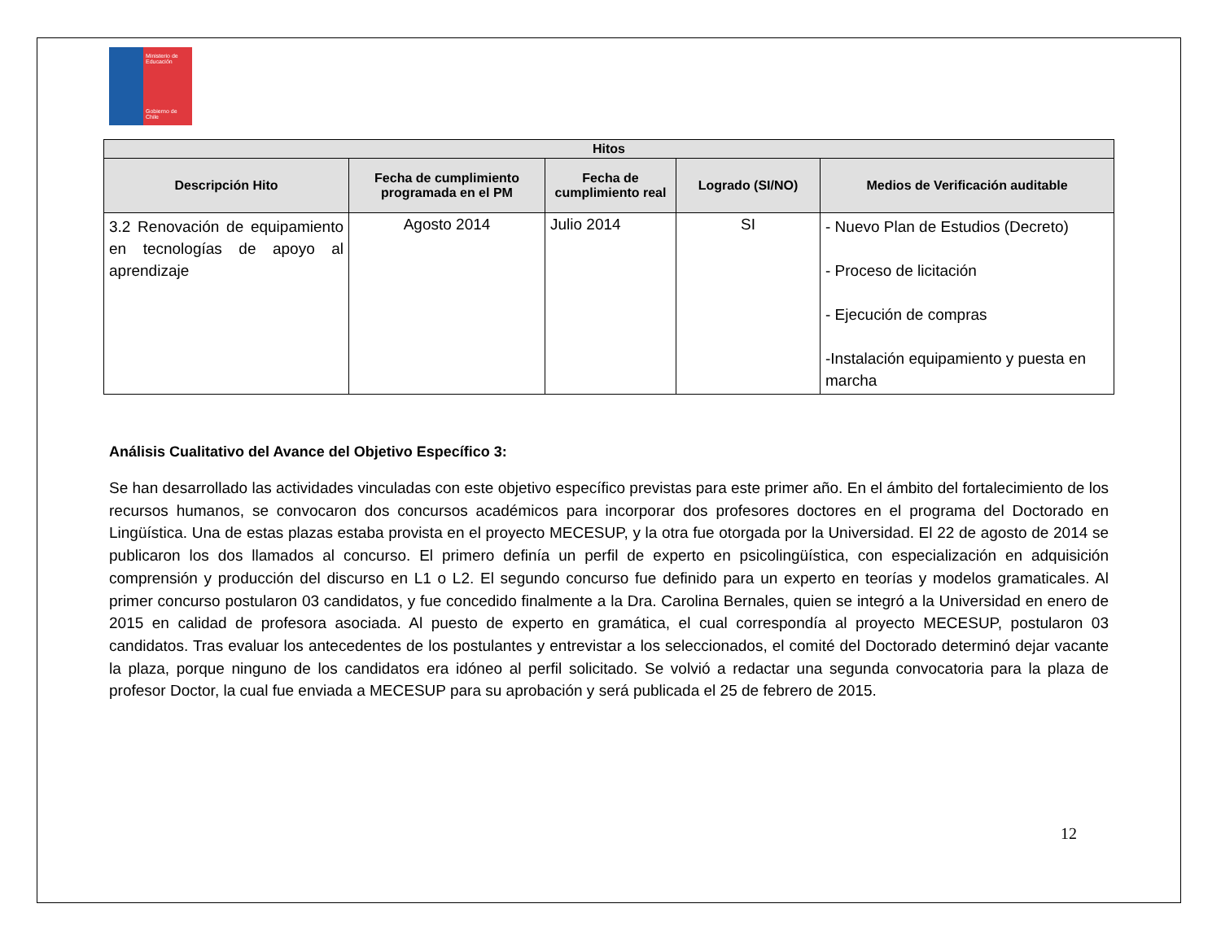Ministerio de Educación
Gobierno de Chile
| Hitos | | | | |
| --- | --- | --- | --- | --- |
| Descripción Hito | Fecha de cumplimiento programada en el PM | Fecha de cumplimiento real | Logrado (SI/NO) | Medios de Verificación auditable |
| 3.2 Renovación de equipamiento en tecnologías de apoyo al aprendizaje | Agosto 2014 | Julio 2014 | SI | - Nuevo Plan de Estudios (Decreto) - Proceso de licitación - Ejecución de compras -Instalación equipamiento y puesta en marcha |
Análisis Cualitativo del Avance del Objetivo Específico 3:
Se han desarrollado las actividades vinculadas con este objetivo específico previstas para este primer año. En el ámbito del fortalecimiento de los recursos humanos, se convocaron dos concursos académicos para incorporar dos profesores doctores en el programa del Doctorado en Lingüística. Una de estas plazas estaba provista en el proyecto MECESUP, y la otra fue otorgada por la Universidad. El 22 de agosto de 2014 se publicaron los dos llamados al concurso. El primero definía un perfil de experto en psicolingüística, con especialización en adquisición comprensión y producción del discurso en L1 o L2. El segundo concurso fue definido para un experto en teorías y modelos gramaticales. Al primer concurso postularon 03 candidatos, y fue concedido finalmente a la Dra. Carolina Bernales, quien se integró a la Universidad en enero de 2015 en calidad de profesora asociada. Al puesto de experto en gramática, el cual correspondía al proyecto MECESUP, postularon 03 candidatos. Tras evaluar los antecedentes de los postulantes y entrevistar a los seleccionados, el comité del Doctorado determinó dejar vacante la plaza, porque ninguno de los candidatos era idóneo al perfil solicitado. Se volvió a redactar una segunda convocatoria para la plaza de profesor Doctor, la cual fue enviada a MECESUP para su aprobación y será publicada el 25 de febrero de 2015.
12